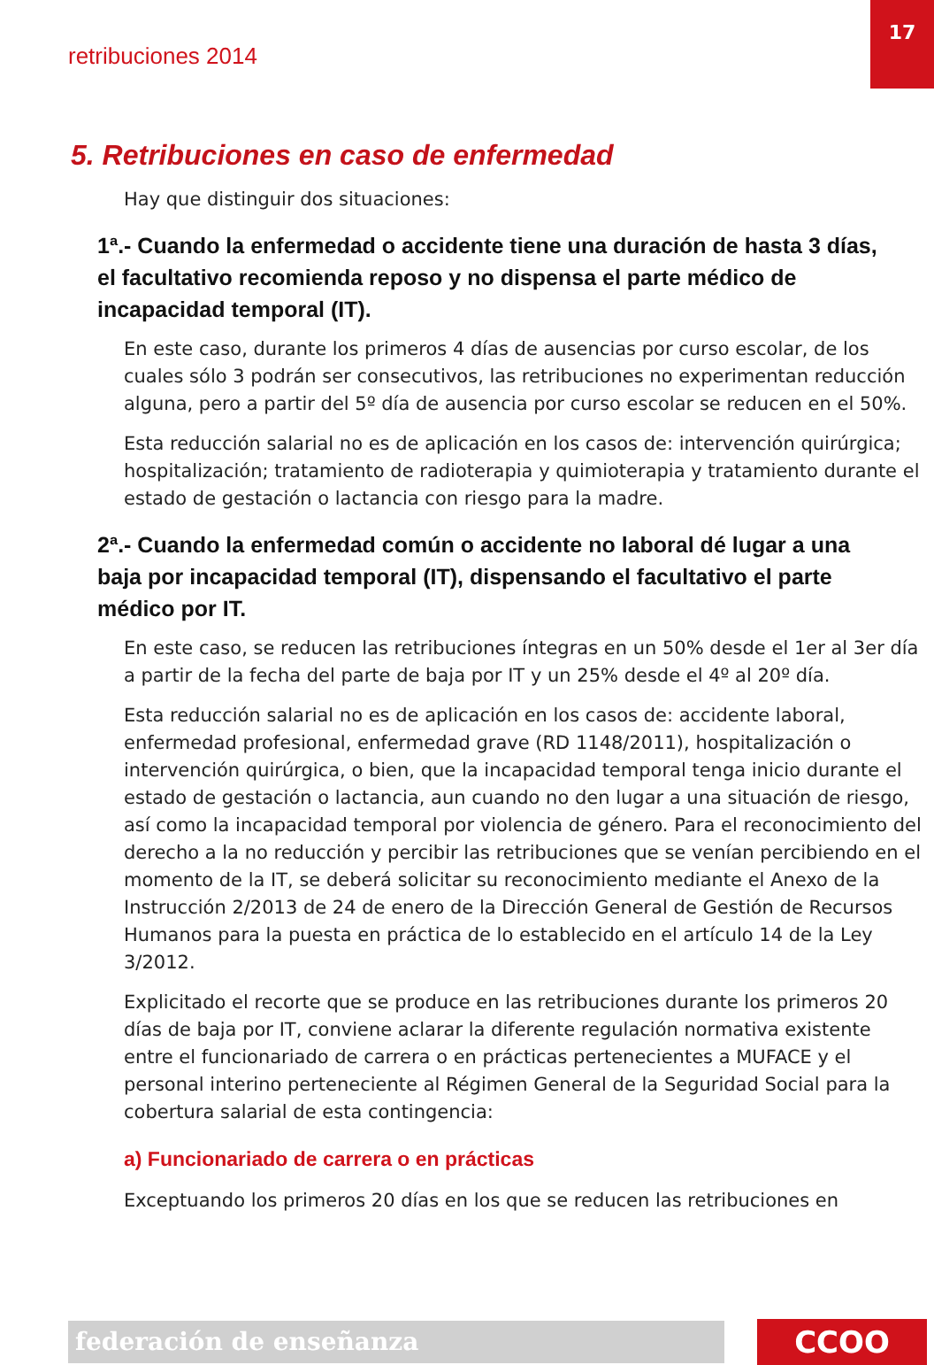17
retribuciones 2014
5. Retribuciones en caso de enfermedad
Hay que distinguir dos situaciones:
1ª.- Cuando la enfermedad o accidente tiene una duración de hasta 3 días, el facultativo recomienda reposo y no dispensa el parte médico de incapacidad temporal (IT).
En este caso, durante los primeros 4 días de ausencias por curso escolar, de los cuales sólo 3 podrán ser consecutivos, las retribuciones no experimentan reducción alguna, pero a partir del 5º día de ausencia por curso escolar se reducen en el 50%.
Esta reducción salarial no es de aplicación en los casos de: intervención quirúrgica; hospitalización; tratamiento de radioterapia y quimioterapia y tratamiento durante el estado de gestación o lactancia con riesgo para la madre.
2ª.- Cuando la enfermedad común o accidente no laboral dé lugar a una baja por incapacidad temporal (IT), dispensando el facultativo el parte médico por IT.
En este caso, se reducen las retribuciones íntegras en un 50% desde el 1er al 3er día a partir de la fecha del parte de baja por IT y un 25% desde el 4º al 20º día.
Esta reducción salarial no es de aplicación en los casos de: accidente laboral, enfermedad profesional, enfermedad grave (RD 1148/2011), hospitalización o intervención quirúrgica, o bien, que la incapacidad temporal tenga inicio durante el estado de gestación o lactancia, aun cuando no den lugar a una situación de riesgo, así como la incapacidad temporal por violencia de género. Para el reconocimiento del derecho a la no reducción y percibir las retribuciones que se venían percibiendo en el momento de la IT, se deberá solicitar su reconocimiento mediante el Anexo de la Instrucción 2/2013 de 24 de enero de la Dirección General de Gestión de Recursos Humanos para la puesta en práctica de lo establecido en el artículo 14 de la Ley 3/2012.
Explicitado el recorte que se produce en las retribuciones durante los primeros 20 días de baja por IT, conviene aclarar la diferente regulación normativa existente entre el funcionariado de carrera o en prácticas pertenecientes a MUFACE y el personal interino perteneciente al Régimen General de la Seguridad Social para la cobertura salarial de esta contingencia:
a) Funcionariado de carrera o en prácticas
Exceptuando los primeros 20 días en los que se reducen las retribuciones en
federación de enseñanza CCOO